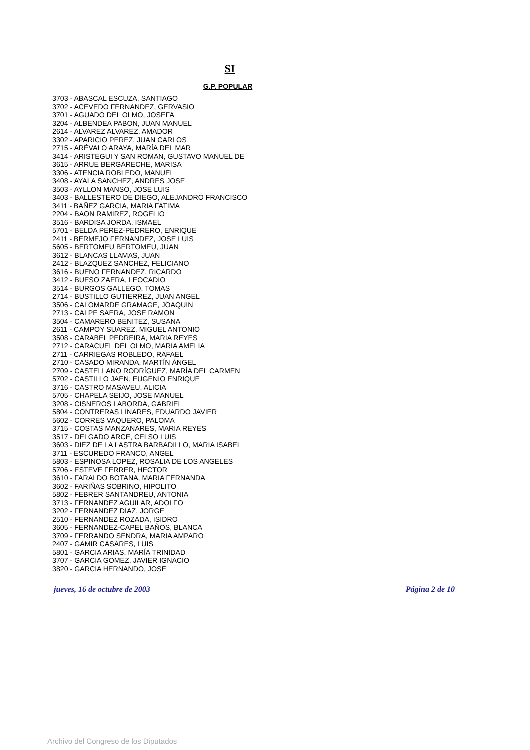SI
G.P. POPULAR
3703 - ABASCAL ESCUZA, SANTIAGO
3702 - ACEVEDO FERNANDEZ, GERVASIO
3701 - AGUADO DEL OLMO, JOSEFA
3204 - ALBENDEA PABON, JUAN MANUEL
2614 - ALVAREZ ALVAREZ, AMADOR
3302 - APARICIO PEREZ, JUAN CARLOS
2715 - ARÉVALO ARAYA, MARÍA DEL MAR
3414 - ARISTEGUI Y SAN ROMAN, GUSTAVO MANUEL DE
3615 - ARRUE BERGARECHE, MARISA
3306 - ATENCIA ROBLEDO, MANUEL
3408 - AYALA SANCHEZ, ANDRES JOSE
3503 - AYLLON MANSO, JOSE LUIS
3403 - BALLESTERO DE DIEGO, ALEJANDRO FRANCISCO
3411 - BAÑEZ GARCIA, MARIA FATIMA
2204 - BAON RAMIREZ, ROGELIO
3516 - BARDISA JORDA, ISMAEL
5701 - BELDA PEREZ-PEDRERO, ENRIQUE
2411 - BERMEJO FERNANDEZ, JOSE LUIS
5605 - BERTOMEU BERTOMEU, JUAN
3612 - BLANCAS LLAMAS, JUAN
2412 - BLAZQUEZ SANCHEZ, FELICIANO
3616 - BUENO FERNANDEZ, RICARDO
3412 - BUESO ZAERA, LEOCADIO
3514 - BURGOS GALLEGO, TOMAS
2714 - BUSTILLO GUTIERREZ, JUAN ANGEL
3506 - CALOMARDE GRAMAGE, JOAQUIN
2713 - CALPE SAERA, JOSE RAMON
3504 - CAMARERO BENITEZ, SUSANA
2611 - CAMPOY SUAREZ, MIGUEL ANTONIO
3508 - CARABEL PEDREIRA, MARIA REYES
2712 - CARACUEL DEL OLMO, MARIA AMELIA
2711 - CARRIEGAS ROBLEDO, RAFAEL
2710 - CASADO MIRANDA, MARTÍN ÁNGEL
2709 - CASTELLANO RODRÍGUEZ, MARÍA DEL CARMEN
5702 - CASTILLO JAEN, EUGENIO ENRIQUE
3716 - CASTRO MASAVEU, ALICIA
5705 - CHAPELA SEIJO, JOSE MANUEL
3208 - CISNEROS LABORDA, GABRIEL
5804 - CONTRERAS LINARES, EDUARDO JAVIER
5602 - CORRES VAQUERO, PALOMA
3715 - COSTAS MANZANARES, MARIA REYES
3517 - DELGADO ARCE, CELSO LUIS
3603 - DIEZ DE LA LASTRA BARBADILLO, MARIA ISABEL
3711 - ESCUREDO FRANCO, ANGEL
5803 - ESPINOSA LOPEZ, ROSALIA DE LOS ANGELES
5706 - ESTEVE FERRER, HECTOR
3610 - FARALDO BOTANA, MARIA FERNANDA
3602 - FARIÑAS SOBRINO, HIPOLITO
5802 - FEBRER SANTANDREU, ANTONIA
3713 - FERNANDEZ AGUILAR, ADOLFO
3202 - FERNANDEZ DIAZ, JORGE
2510 - FERNANDEZ ROZADA, ISIDRO
3605 - FERNANDEZ-CAPEL BAÑOS, BLANCA
3709 - FERRANDO SENDRA, MARIA AMPARO
2407 - GAMIR CASARES, LUIS
5801 - GARCIA ARIAS, MARÍA TRINIDAD
3707 - GARCIA GOMEZ, JAVIER IGNACIO
3820 - GARCIA HERNANDO, JOSE
jueves, 16 de octubre de 2003 Página 2 de 10
Archivo del Congreso de los Diputados